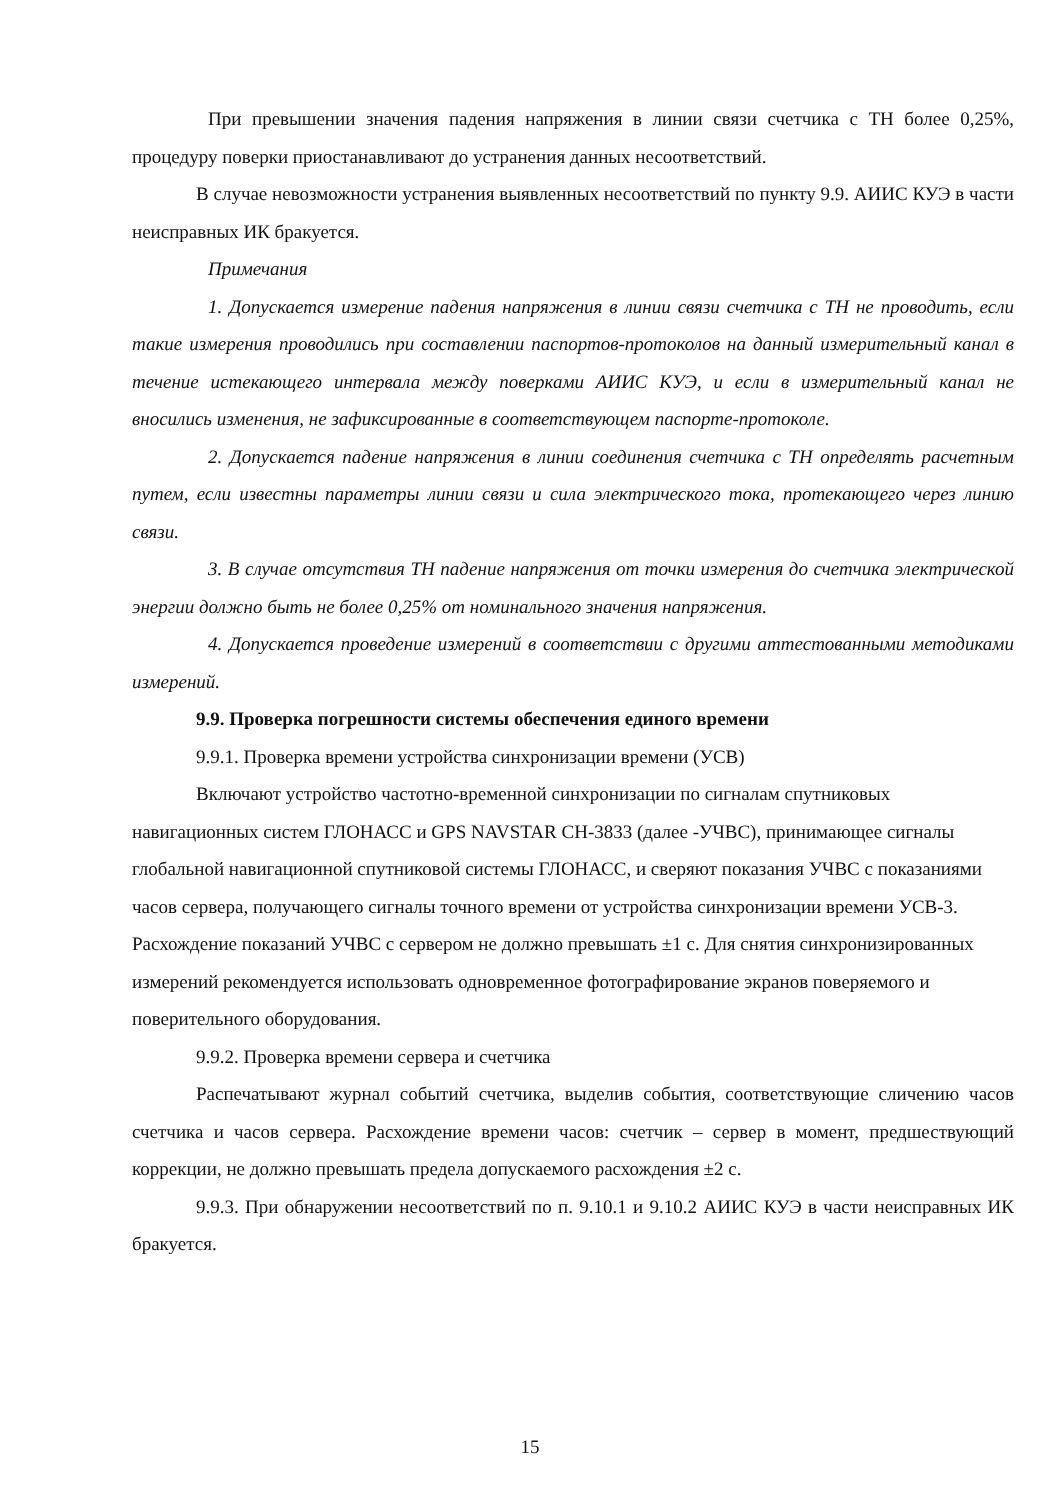При превышении значения падения напряжения в линии связи счетчика с ТН более 0,25%, процедуру поверки приостанавливают до устранения данных несоответствий.
В случае невозможности устранения выявленных несоответствий по пункту 9.9. АИИС КУЭ в части неисправных ИК бракуется.
Примечания
1. Допускается измерение падения напряжения в линии связи счетчика с ТН не проводить, если такие измерения проводились при составлении паспортов-протоколов на данный измерительный канал в течение истекающего интервала между поверками АИИС КУЭ, и если в измерительный канал не вносились изменения, не зафиксированные в соответствующем паспорте-протоколе.
2. Допускается падение напряжения в линии соединения счетчика с ТН определять расчетным путем, если известны параметры линии связи и сила электрического тока, протекающего через линию связи.
3. В случае отсутствия ТН падение напряжения от точки измерения до счетчика электрической энергии должно быть не более 0,25% от номинального значения напряжения.
4. Допускается проведение измерений в соответствии с другими аттестованными методиками измерений.
9.9. Проверка погрешности системы обеспечения единого времени
9.9.1. Проверка времени устройства синхронизации времени (УСВ)
Включают устройство частотно-временной синхронизации по сигналам спутниковых навигационных систем ГЛОНАСС и GPS NAVSTAR СН-3833 (далее -УЧВС), принимающее сигналы глобальной навигационной спутниковой системы ГЛОНАСС, и сверяют показания УЧВС с показаниями часов сервера, получающего сигналы точного времени от устройства синхронизации времени УСВ-3. Расхождение показаний УЧВС с сервером не должно превышать ±1 с. Для снятия синхронизированных измерений рекомендуется использовать одновременное фотографирование экранов поверяемого и поверительного оборудования.
9.9.2. Проверка времени сервера и счетчика
Распечатывают журнал событий счетчика, выделив события, соответствующие сличению часов счетчика и часов сервера. Расхождение времени часов: счетчик – сервер в момент, предшествующий коррекции, не должно превышать предела допускаемого расхождения ±2 с.
9.9.3. При обнаружении несоответствий по п. 9.10.1 и 9.10.2 АИИС КУЭ в части неисправных ИК бракуется.
15